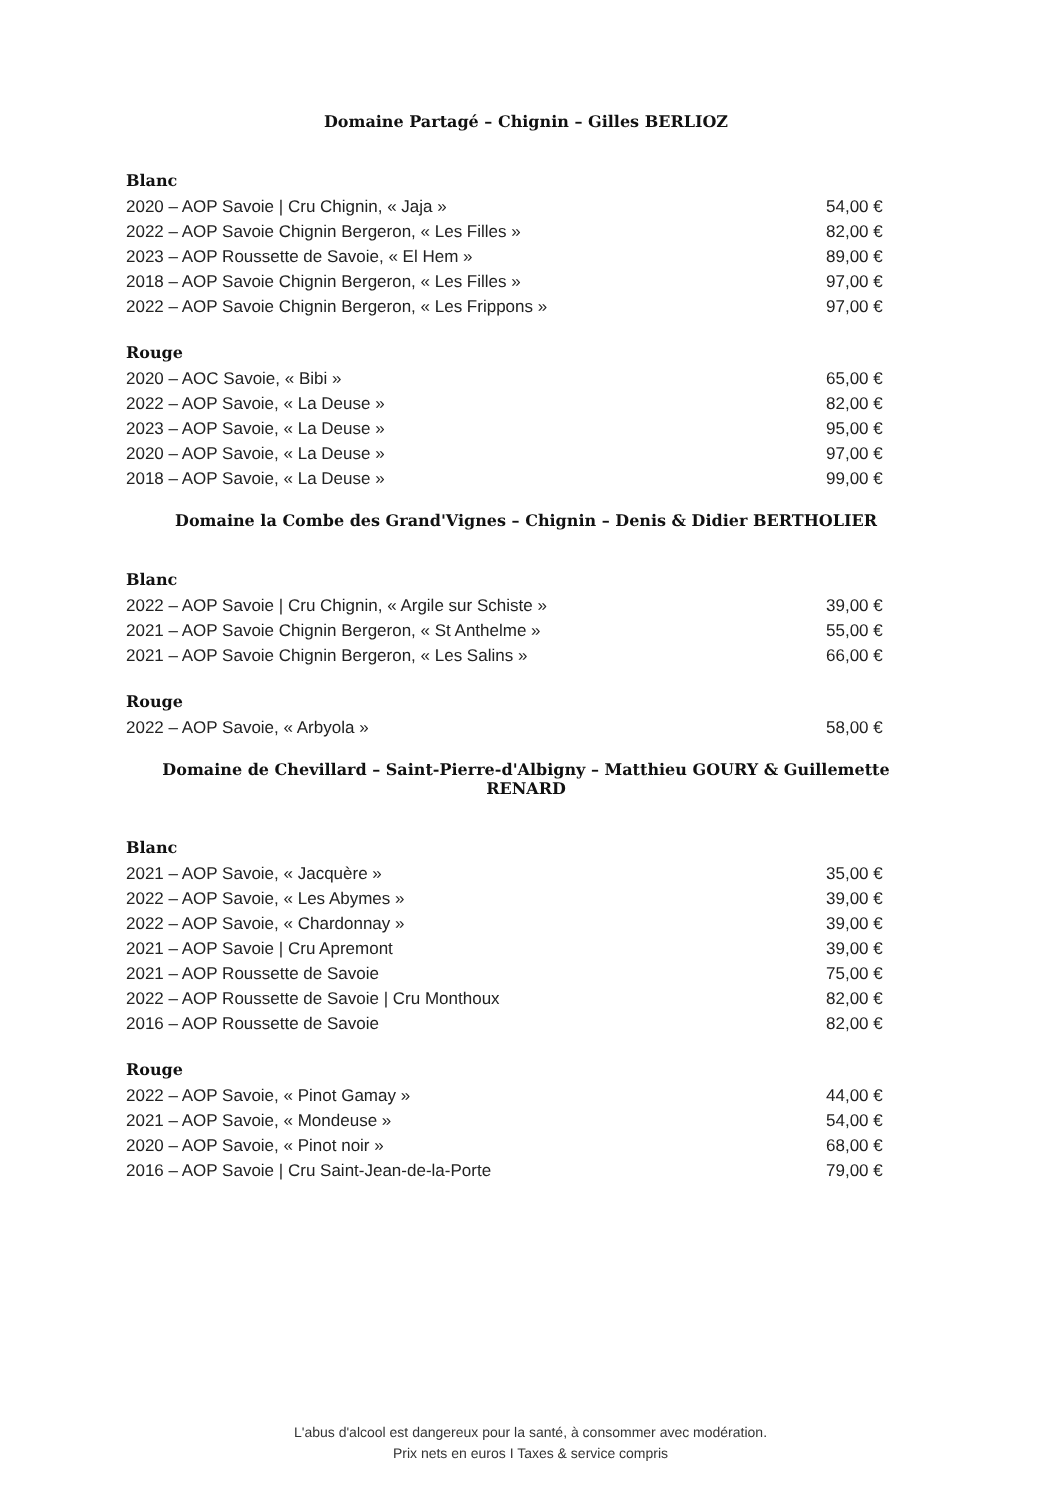Domaine Partagé – Chignin – Gilles BERLIOZ
Blanc
2020 – AOP Savoie | Cru Chignin, « Jaja » 54,00 €
2022 – AOP Savoie Chignin Bergeron, « Les Filles » 82,00 €
2023 – AOP Roussette de Savoie, « El Hem » 89,00 €
2018 – AOP Savoie Chignin Bergeron, « Les Filles » 97,00 €
2022 – AOP Savoie Chignin Bergeron, « Les Frippons » 97,00 €
Rouge
2020 – AOC Savoie, « Bibi » 65,00 €
2022 – AOP Savoie, « La Deuse » 82,00 €
2023 – AOP Savoie, « La Deuse » 95,00 €
2020 – AOP Savoie, « La Deuse » 97,00 €
2018 – AOP Savoie, « La Deuse » 99,00 €
Domaine la Combe des Grand'Vignes – Chignin – Denis & Didier BERTHOLIER
Blanc
2022 – AOP Savoie | Cru Chignin, « Argile sur Schiste » 39,00 €
2021 – AOP Savoie Chignin Bergeron, « St Anthelme » 55,00 €
2021 – AOP Savoie Chignin Bergeron, « Les Salins » 66,00 €
Rouge
2022 – AOP Savoie, « Arbyola » 58,00 €
Domaine de Chevillard – Saint-Pierre-d'Albigny – Matthieu GOURY & Guillemette RENARD
Blanc
2021 – AOP Savoie, « Jacquère » 35,00 €
2022 – AOP Savoie, « Les Abymes » 39,00 €
2022 – AOP Savoie, « Chardonnay » 39,00 €
2021 – AOP Savoie | Cru Apremont 39,00 €
2021 – AOP Roussette de Savoie 75,00 €
2022 – AOP Roussette de Savoie | Cru Monthoux 82,00 €
2016 – AOP Roussette de Savoie 82,00 €
Rouge
2022 – AOP Savoie, « Pinot Gamay » 44,00 €
2021 – AOP Savoie, « Mondeuse » 54,00 €
2020 – AOP Savoie, « Pinot noir » 68,00 €
2016 – AOP Savoie | Cru Saint-Jean-de-la-Porte 79,00 €
L'abus d'alcool est dangereux pour la santé, à consommer avec modération.
Prix nets en euros I Taxes & service compris